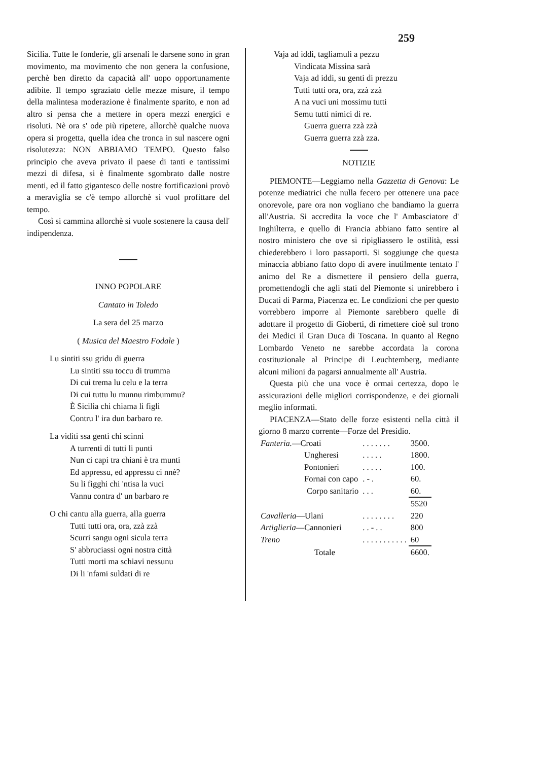259
Sicilia. Tutte le fonderie, gli arsenali le darsene sono in gran movimento, ma movimento che non genera la confusione, perchè ben diretto da capacità all' uopo opportunamente adibite. Il tempo sgraziato delle mezze misure, il tempo della malintesa moderazione è finalmente sparito, e non ad altro si pensa che a mettere in opera mezzi energici e risoluti. Nè ora s' ode più ripetere, allorchè qualche nuova opera si progetta, quella idea che tronca in sul nascere ogni risolutezza: NON ABBIAMO TEMPO. Questo falso principio che aveva privato il paese di tanti e tantissimi mezzi di difesa, si è finalmente sgombrato dalle nostre menti, ed il fatto gigantesco delle nostre fortificazioni provò a meraviglia se c'è tempo allorchè si vuol profittare del tempo.
Così si cammina allorchè si vuole sostenere la causa dell' indipendenza.
INNO POPOLARE
Cantato in Toledo
La sera del 25 marzo
( Musica del Maestro Fodale )
Lu sintiti ssu gridu di guerra
Lu sintiti ssu toccu di trumma
Di cui trema lu celu e la terra
Di cui tuttu lu munnu rimbummu?
È Sicilia chi chiama li figli
Contru l' ira dun barbaro re.
La viditi ssa genti chi scinni
A turrenti di tutti li punti
Nun ci capi tra chiani è tra munti
Ed appressu, ed appressu ci nnè?
Su li figghi chi 'ntisa la vuci
Vannu contra d' un barbaro re
O chi cantu alla guerra, alla guerra
Tutti tutti ora, ora, zzà zzà
Scurri sangu ogni sicula terra
S' abbruciassi ogni nostra città
Tutti morti ma schiavi nessunu
Di li 'nfami suldati di re
Vaja ad iddi, tagliamuli a pezzu
Vindicata Missina sarà
Vaja ad iddi, su genti di prezzu
Tutti tutti ora, ora, zzà zzà
A na vuci uni mossimu tutti
Semu tutti nimici di re.
Guerra guerra zzà zzà
Guerra guerra zzà zza.
NOTIZIE
PIEMONTE—Leggiamo nella Gazzetta di Genova: Le potenze mediatrici che nulla fecero per ottenere una pace onorevole, pare ora non vogliano che bandiamo la guerra all'Austria. Si accredita la voce che l' Ambasciatore d' Inghilterra, e quello di Francia abbiano fatto sentire al nostro ministero che ove si ripigliassero le ostilità, essi chiederebbero i loro passaporti. Si soggiunge che questa minaccia abbiano fatto dopo di avere inutilmente tentato l' animo del Re a dismettere il pensiero della guerra, promettendogli che agli stati del Piemonte si unirebbero i Ducati di Parma, Piacenza ec. Le condizioni che per questo vorrebbero imporre al Piemonte sarebbero quelle di adottare il progetto di Gioberti, di rimettere cioè sul trono dei Medici il Gran Duca di Toscana. In quanto al Regno Lombardo Veneto ne sarebbe accordata la corona costituzionale al Principe di Leuchtemberg, mediante alcuni milioni da pagarsi annualmente all' Austria.
Questa più che una voce è ormai certezza, dopo le assicurazioni delle migliori corrispondenze, e dei giornali meglio informati.
PIACENZA—Stato delle forze esistenti nella città il giorno 8 marzo corrente—Forze del Presidio.
| Fanteria. —Croati | . . . . . . . | 3500. |
| Ungheresi | . . . . . | 1800. |
| Pontonieri | . . . . . | 100. |
| Fornai con capo | . - . | 60. |
| Corpo sanitario | . . . | 60. |
| | | 5520 |
| Cavalleria —Ulani | . . . . . . . . | 220 |
| Artiglieria —Cannonieri | . . - . . | 800 |
| Treno | . . . . . . . . . . . | 60 |
| Totale | | 6600. |